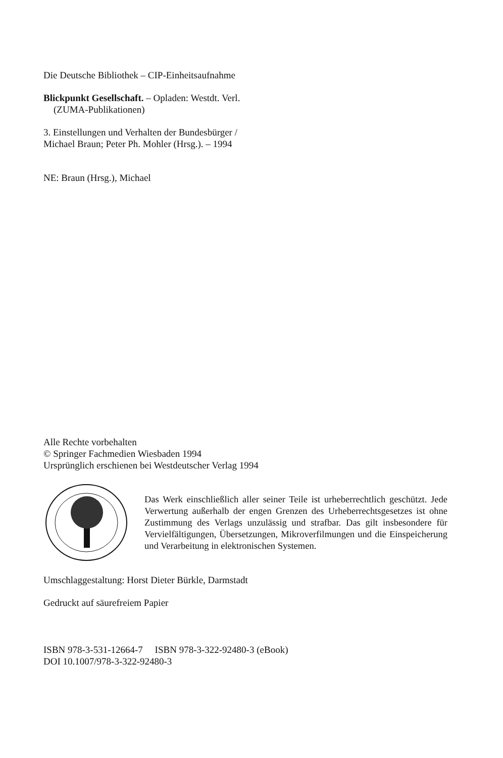Die Deutsche Bibliothek – CIP-Einheitsaufnahme
Blickpunkt Gesellschaft. – Opladen: Westdt. Verl.
(ZUMA-Publikationen)
3. Einstellungen und Verhalten der Bundesbürger /
Michael Braun; Peter Ph. Mohler (Hrsg.). – 1994
NE: Braun (Hrsg.), Michael
Alle Rechte vorbehalten
© Springer Fachmedien Wiesbaden 1994
Ursprünglich erschienen bei Westdeutscher Verlag 1994
Das Werk einschließlich aller seiner Teile ist urheberrechtlich geschützt. Jede Verwertung außerhalb der engen Grenzen des Urheberrechtsgesetzes ist ohne Zustimmung des Verlags unzulässig und strafbar. Das gilt insbesondere für Vervielfältigungen, Übersetzungen, Mikroverfilmungen und die Einspeicherung und Verarbeitung in elektronischen Systemen.
Umschlaggestaltung: Horst Dieter Bürkle, Darmstadt
Gedruckt auf säurefreiem Papier
ISBN 978-3-531-12664-7 ISBN 978-3-322-92480-3 (eBook)
DOI 10.1007/978-3-322-92480-3